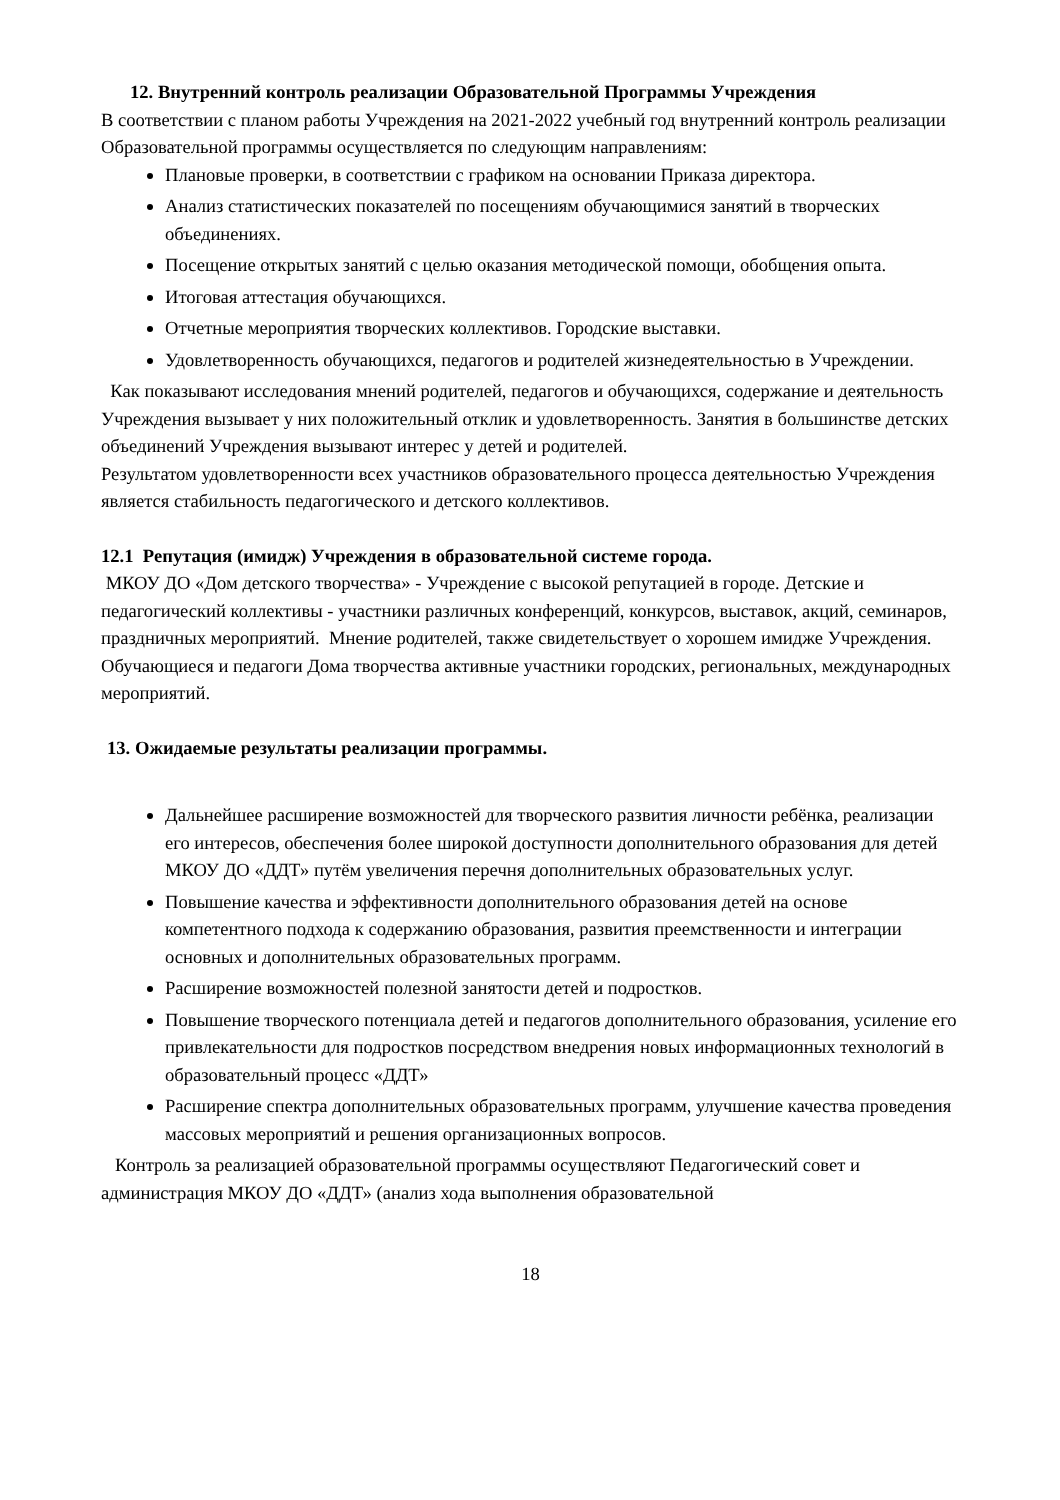12. Внутренний контроль реализации Образовательной Программы Учреждения
В соответствии с планом работы Учреждения на 2021-2022 учебный год внутренний контроль реализации Образовательной программы осуществляется по следующим направлениям:
Плановые проверки, в соответствии с графиком на основании Приказа директора.
Анализ статистических показателей по посещениям обучающимися занятий в творческих объединениях.
Посещение открытых занятий с целью оказания методической помощи, обобщения опыта.
Итоговая аттестация обучающихся.
Отчетные мероприятия творческих коллективов. Городские выставки.
Удовлетворенность обучающихся, педагогов и родителей жизнедеятельностью в Учреждении.
Как показывают исследования мнений родителей, педагогов и обучающихся, содержание и деятельность Учреждения вызывает у них положительный отклик и удовлетворенность. Занятия в большинстве детских объединений Учреждения вызывают интерес у детей и родителей.
Результатом удовлетворенности всех участников образовательного процесса деятельностью Учреждения является стабильность педагогического и детского коллективов.
12.1 Репутация (имидж) Учреждения в образовательной системе города.
МКОУ ДО «Дом детского творчества» - Учреждение с высокой репутацией в городе. Детские и педагогический коллективы - участники различных конференций, конкурсов, выставок, акций, семинаров, праздничных мероприятий. Мнение родителей, также свидетельствует о хорошем имидже Учреждения.
Обучающиеся и педагоги Дома творчества активные участники городских, региональных, международных мероприятий.
13. Ожидаемые результаты реализации программы.
Дальнейшее расширение возможностей для творческого развития личности ребёнка, реализации его интересов, обеспечения более широкой доступности дополнительного образования для детей МКОУ ДО «ДДТ» путём увеличения перечня дополнительных образовательных услуг.
Повышение качества и эффективности дополнительного образования детей на основе компетентного подхода к содержанию образования, развития преемственности и интеграции основных и дополнительных образовательных программ.
Расширение возможностей полезной занятости детей и подростков.
Повышение творческого потенциала детей и педагогов дополнительного образования, усиление его привлекательности для подростков посредством внедрения новых информационных технологий в образовательный процесс «ДДТ»
Расширение спектра дополнительных образовательных программ, улучшение качества проведения массовых мероприятий и решения организационных вопросов.
Контроль за реализацией образовательной программы осуществляют Педагогический совет и администрация МКОУ ДО «ДДТ» (анализ хода выполнения образовательной
18